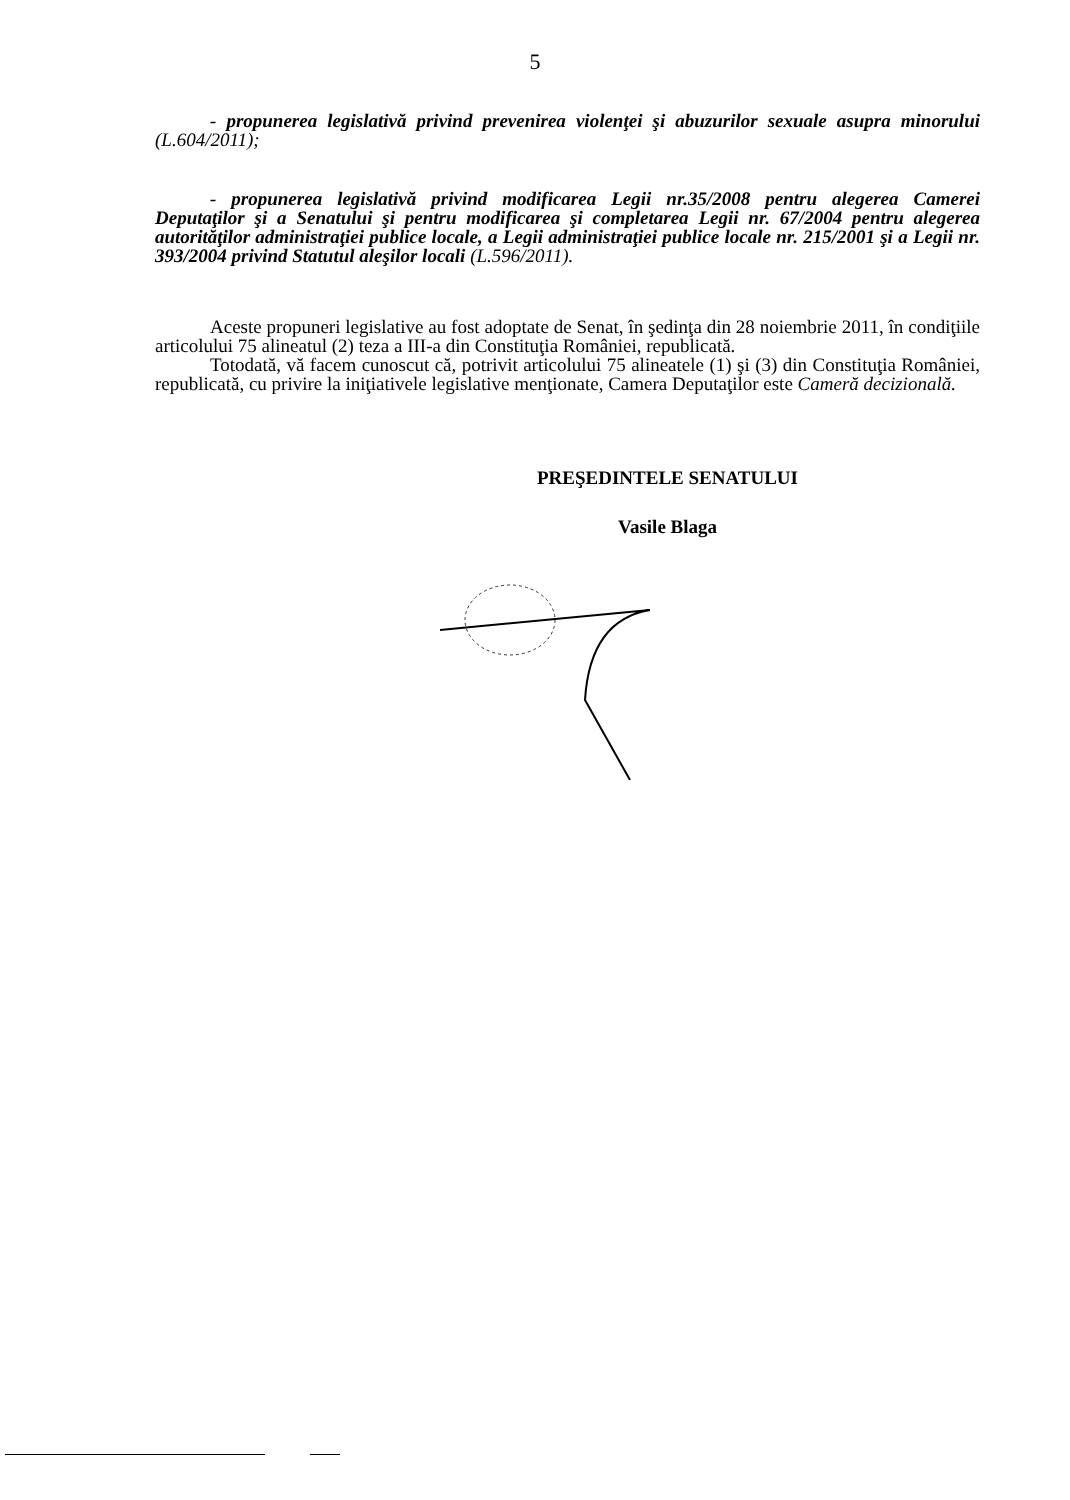5
- propunerea legislativă privind prevenirea violenţei şi abuzurilor sexuale asupra minorului (L.604/2011);
- propunerea legislativă privind modificarea Legii nr.35/2008 pentru alegerea Camerei Deputaţilor şi a Senatului şi pentru modificarea şi completarea Legii nr. 67/2004 pentru alegerea autorităţilor administraţiei publice locale, a Legii administraţiei publice locale nr. 215/2001 şi a Legii nr. 393/2004 privind Statutul aleşilor locali (L.596/2011).
Aceste propuneri legislative au fost adoptate de Senat, în şedinţa din 28 noiembrie 2011, în condiţiile articolului 75 alineatul (2) teza a III-a din Constituţia României, republicată.
Totodată, vă facem cunoscut că, potrivit articolului 75 alineatele (1) şi (3) din Constituţia României, republicată, cu privire la iniţiativele legislative menţionate, Camera Deputaţilor este Cameră decizională.
PREŞEDINTELE SENATULUI
Vasile Blaga